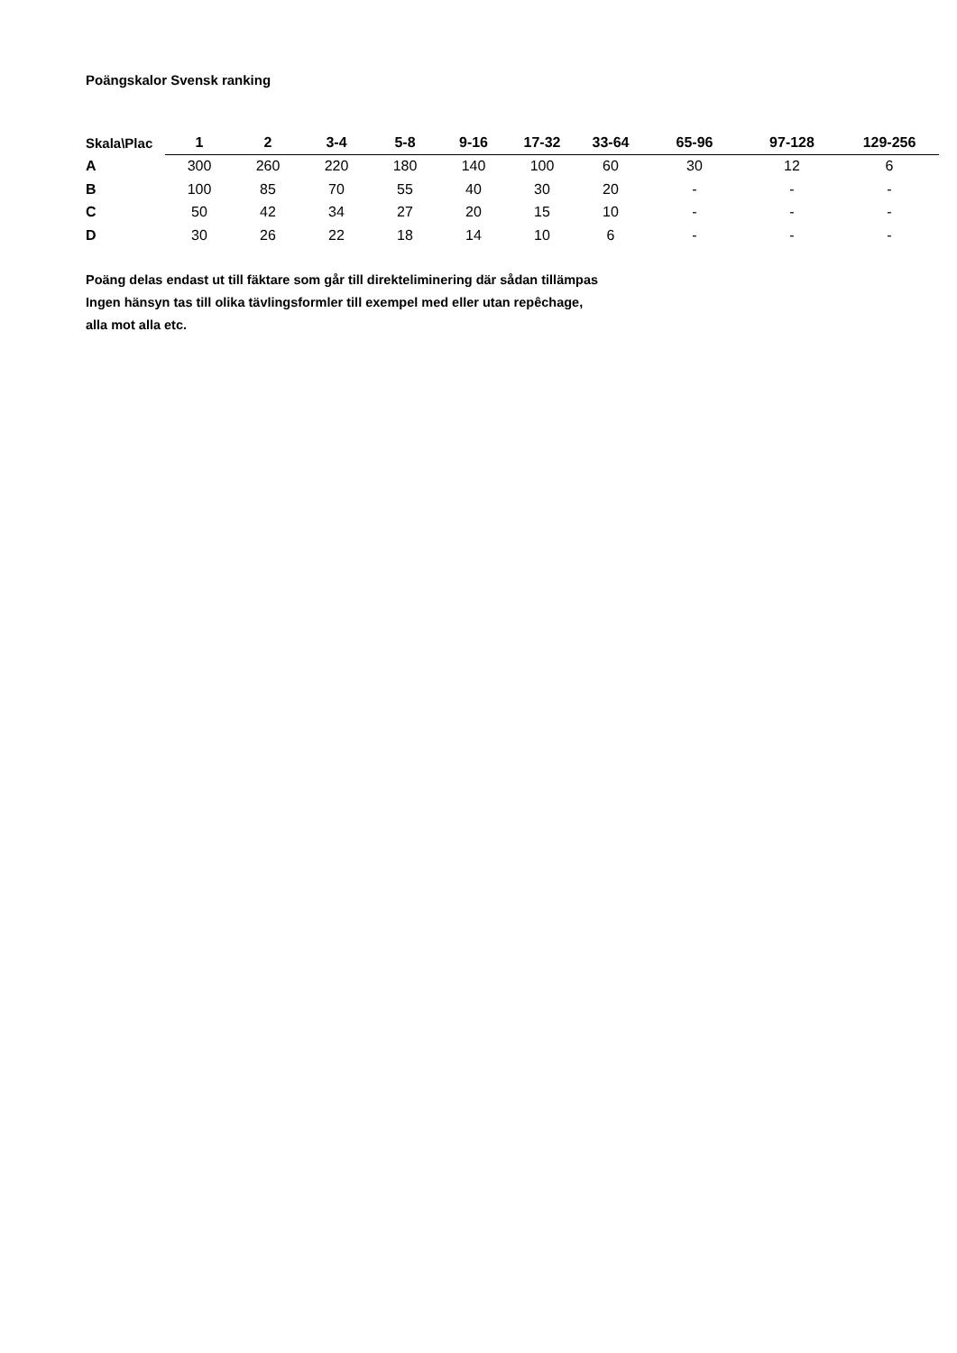Poängskalor Svensk ranking
| Skala\Plac | 1 | 2 | 3-4 | 5-8 | 9-16 | 17-32 | 33-64 | 65-96 | 97-128 | 129-256 |
| --- | --- | --- | --- | --- | --- | --- | --- | --- | --- | --- |
| A | 300 | 260 | 220 | 180 | 140 | 100 | 60 | 30 | 12 | 6 |
| B | 100 | 85 | 70 | 55 | 40 | 30 | 20 | - | - | - |
| C | 50 | 42 | 34 | 27 | 20 | 15 | 10 | - | - | - |
| D | 30 | 26 | 22 | 18 | 14 | 10 | 6 | - | - | - |
Poäng delas endast ut till fäktare som går till direkteliminering där sådan tillämpas
Ingen hänsyn tas till olika tävlingsformler till exempel med eller utan repêchage,
alla mot alla etc.